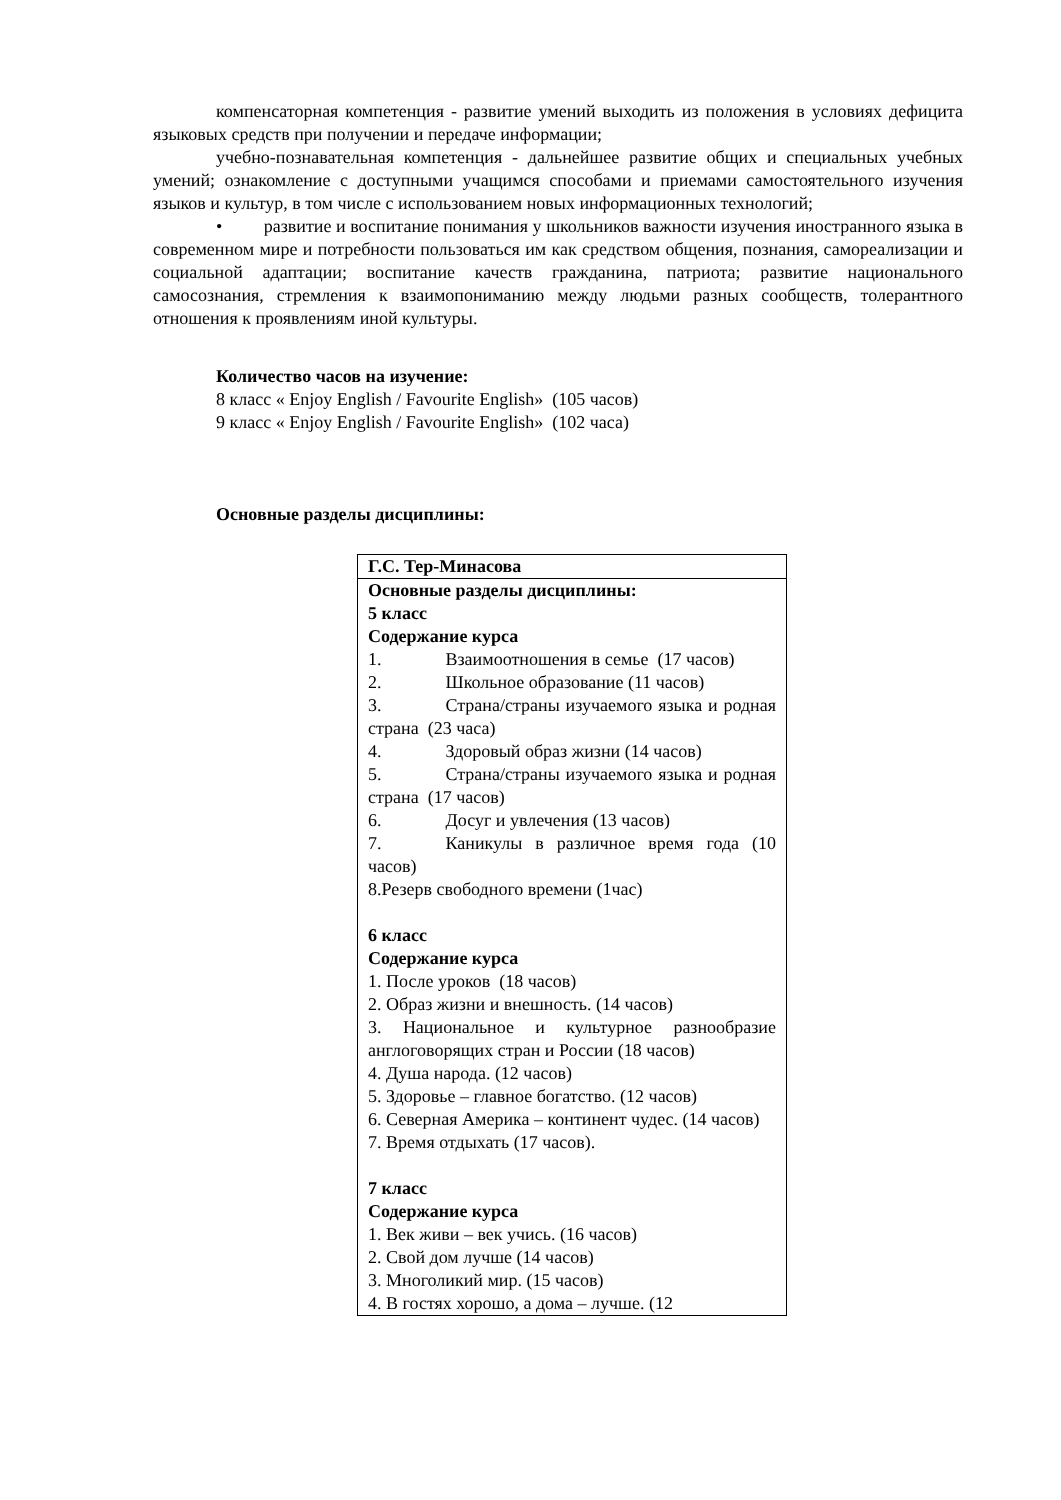компенсаторная компетенция - развитие умений выходить из положения в условиях дефицита языковых средств при получении и передаче информации;
учебно-познавательная компетенция - дальнейшее развитие общих и специальных учебных умений; ознакомление с доступными учащимся способами и приемами самостоятельного изучения языков и культур, в том числе с использованием новых информационных технологий;
• развитие и воспитание понимания у школьников важности изучения иностранного языка в современном мире и потребности пользоваться им как средством общения, познания, самореализации и социальной адаптации; воспитание качеств гражданина, патриота; развитие национального самосознания, стремления к взаимопониманию между людьми разных сообществ, толерантного отношения к проявлениям иной культуры.
Количество часов на изучение:
8 класс « Enjoy English / Favourite English» (105 часов)
9 класс « Enjoy English / Favourite English» (102 часа)
Основные разделы дисциплины:
| Г.С. Тер-Минасова |
| Основные разделы дисциплины: 5 класс Содержание курса 1. Взаимоотношения в семье (17 часов) 2. Школьное образование (11 часов) 3. Страна/страны изучаемого языка и родная страна (23 часа) 4. Здоровый образ жизни (14 часов) 5. Страна/страны изучаемого языка и родная страна (17 часов) 6. Досуг и увлечения (13 часов) 7. Каникулы в различное время года (10 часов) 8.Резерв свободного времени (1час) 6 класс Содержание курса 1. После уроков (18 часов) 2. Образ жизни и внешность. (14 часов) 3. Национальное и культурное разнообразие англоговорящих стран и России (18 часов) 4. Душа народа. (12 часов) 5. Здоровье – главное богатство. (12 часов) 6. Северная Америка – континент чудес. (14 часов) 7. Время отдыхать (17 часов). 7 класс Содержание курса 1. Век живи – век учись. (16 часов) 2. Свой дом лучше (14 часов) 3. Многоликий мир. (15 часов) 4. В гостях хорошо, а дома – лучше. (12 |